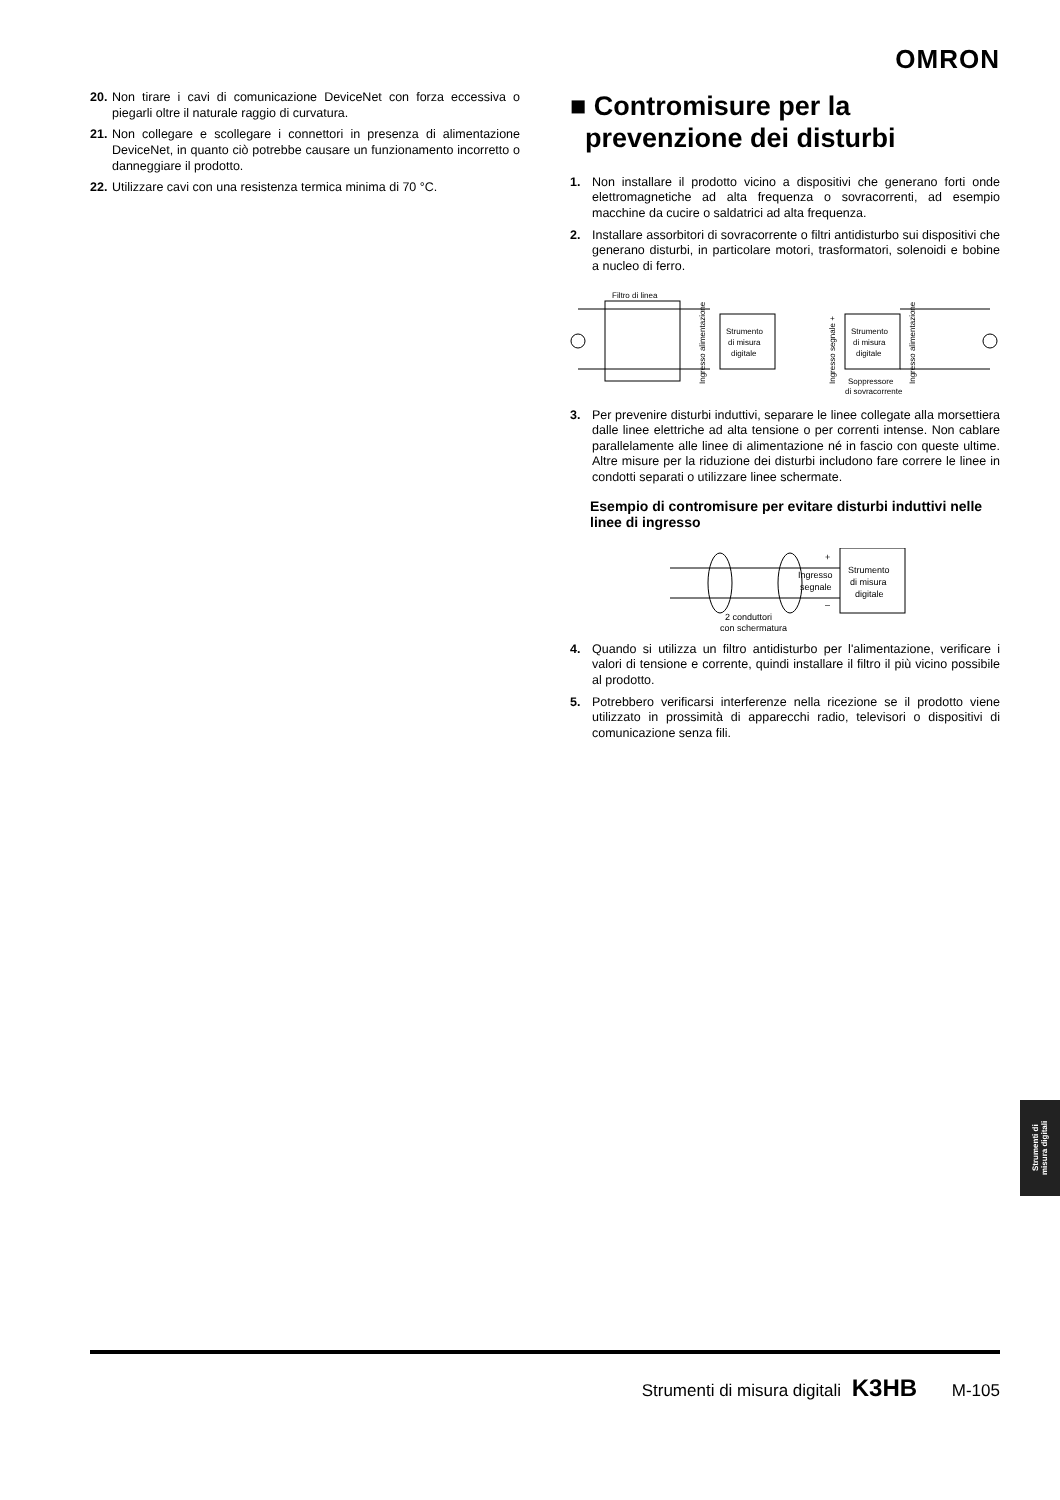OMRON
20. Non tirare i cavi di comunicazione DeviceNet con forza eccessiva o piegarli oltre il naturale raggio di curvatura.
21. Non collegare e scollegare i connettori in presenza di alimentazione DeviceNet, in quanto ciò potrebbe causare un funzionamento incorretto o danneggiare il prodotto.
22. Utilizzare cavi con una resistenza termica minima di 70 °C.
■ Contromisure per la
prevenzione dei disturbi
1. Non installare il prodotto vicino a dispositivi che generano forti onde elettromagnetiche ad alta frequenza o sovracorrenti, ad esempio macchine da cucire o saldatrici ad alta frequenza.
2. Installare assorbitori di sovracorrente o filtri antidisturbo sui dispositivi che generano disturbi, in particolare motori, trasformatori, solenoidi e bobine a nucleo di ferro.
Filtro di linea
Strumento
di misura
digitale
Ingresso alimentazione
Ingresso segnale +
Strumento
di misura
digitale
Ingresso alimentazione
Soppressore
di sovracorrente
3. Per prevenire disturbi induttivi, separare le linee collegate alla morsettiera dalle linee elettriche ad alta tensione o per correnti intense. Non cablare parallelamente alle linee di alimentazione né in fascio con queste ultime. Altre misure per la riduzione dei disturbi includono fare correre le linee in condotti separati o utilizzare linee schermate.
Esempio di contromisure per evitare disturbi induttivi nelle linee di ingresso
Strumento
di misura
digitale
Ingresso
segnale
+
–
2 conduttori
con schermatura
4. Quando si utilizza un filtro antidisturbo per l'alimentazione, verificare i valori di tensione e corrente, quindi installare il filtro il più vicino possibile al prodotto.
5. Potrebbero verificarsi interferenze nella ricezione se il prodotto viene utilizzato in prossimità di apparecchi radio, televisori o dispositivi di comunicazione senza fili.
Strumenti di
misura digitali
Strumenti di misura digitali K3HB M-105